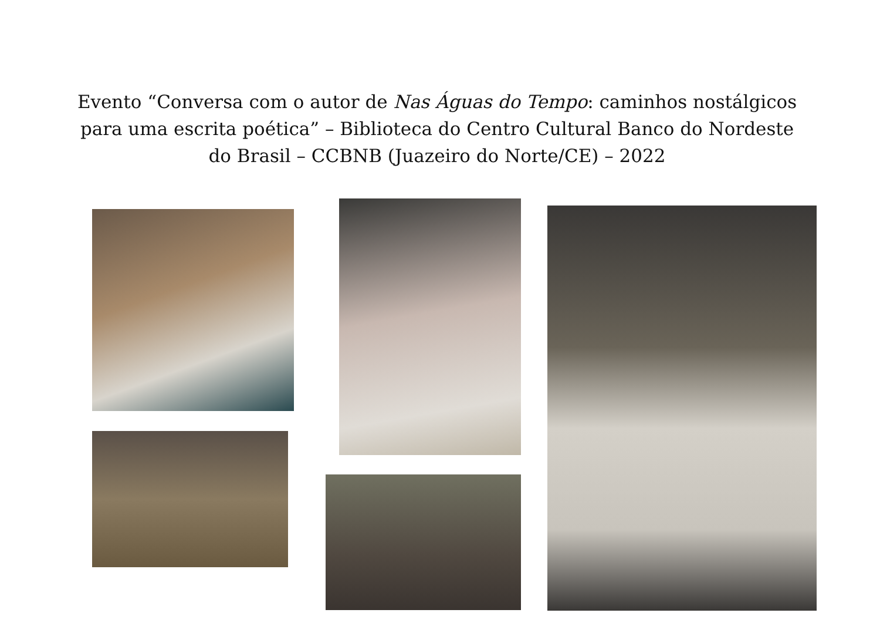Evento “Conversa com o autor de Nas Águas do Tempo: caminhos nostálgicos para uma escrita poética” – Biblioteca do Centro Cultural Banco do Nordeste do Brasil – CCBNB (Juazeiro do Norte/CE) – 2022